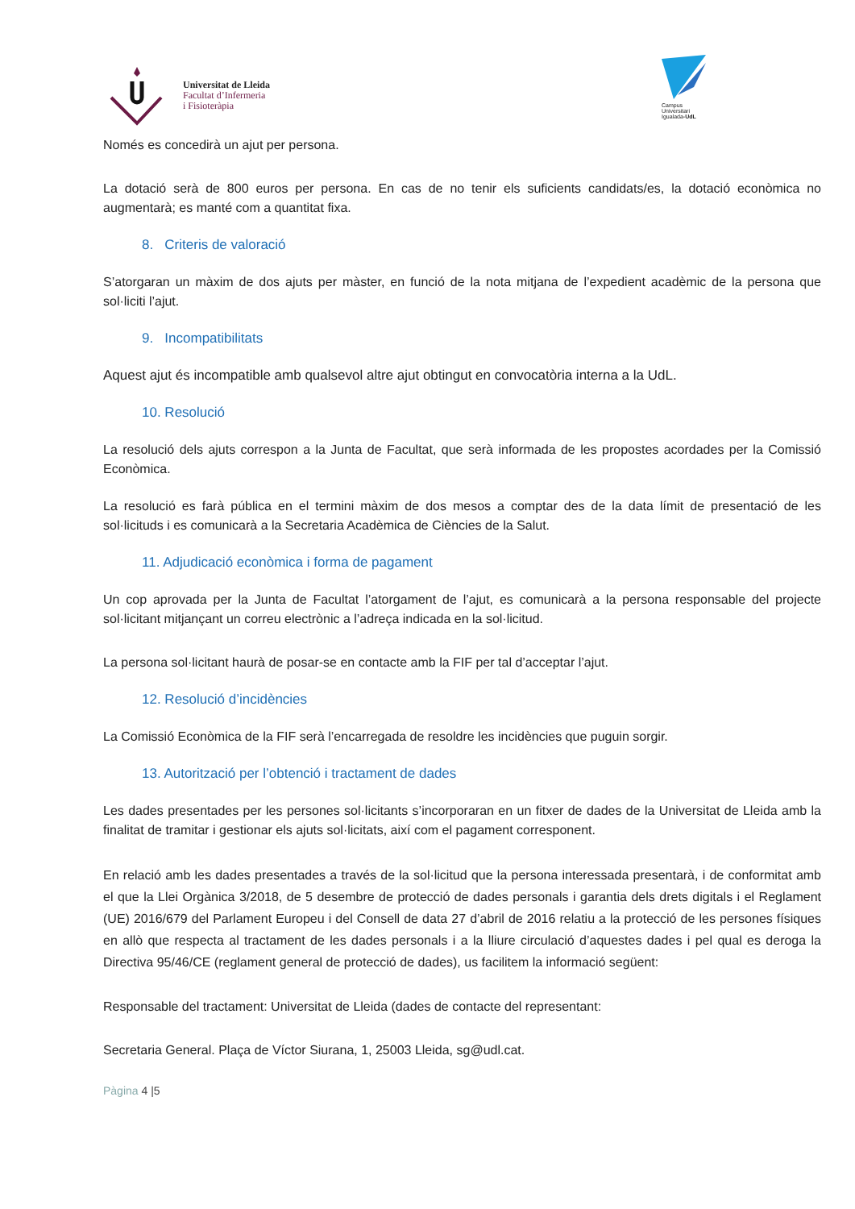Universitat de Lleida
Facultat d’Infermeria
i Fisioteràpia
Campus
Universitari
Igualada-UdL
Només es concedirà un ajut per persona.
La dotació serà de 800 euros per persona. En cas de no tenir els suficients candidats/es, la dotació econòmica no augmentarà; es manté com a quantitat fixa.
8. Criteris de valoració
S’atorgaran un màxim de dos ajuts per màster, en funció de la nota mitjana de l’expedient acadèmic de la persona que sol·liciti l’ajut.
9. Incompatibilitats
Aquest ajut és incompatible amb qualsevol altre ajut obtingut en convocatòria interna a la UdL.
10. Resolució
La resolució dels ajuts correspon a la Junta de Facultat, que serà informada de les propostes acordades per la Comissió Econòmica.
La resolució es farà pública en el termini màxim de dos mesos a comptar des de la data límit de presentació de les sol·licituds i es comunicarà a la Secretaria Acadèmica de Ciències de la Salut.
11. Adjudicació econòmica i forma de pagament
Un cop aprovada per la Junta de Facultat l’atorgament de l’ajut, es comunicarà a la persona responsable del projecte sol·licitant mitjançant un correu electrònic a l’adreça indicada en la sol·licitud.
La persona sol·licitant haurà de posar-se en contacte amb la FIF per tal d’acceptar l’ajut.
12. Resolució d’incidències
La Comissió Econòmica de la FIF serà l’encarregada de resoldre les incidències que puguin sorgir.
13. Autorització per l’obtenció i tractament de dades
Les dades presentades per les persones sol·licitants s’incorporaran en un fitxer de dades de la Universitat de Lleida amb la finalitat de tramitar i gestionar els ajuts sol·licitats, així com el pagament corresponent.
En relació amb les dades presentades a través de la sol·licitud que la persona interessada presentarà, i de conformitat amb el que la Llei Orgànica 3/2018, de 5 desembre de protecció de dades personals i garantia dels drets digitals i el Reglament (UE) 2016/679 del Parlament Europeu i del Consell de data 27 d’abril de 2016 relatiu a la protecció de les persones físiques en allò que respecta al tractament de les dades personals i a la lliure circulació d’aquestes dades i pel qual es deroga la Directiva 95/46/CE (reglament general de protecció de dades), us facilitem la informació següent:
Responsable del tractament: Universitat de Lleida (dades de contacte del representant:
Secretaria General. Plaça de Víctor Siurana, 1, 25003 Lleida, sg@udl.cat.
Pàgina 4 |5